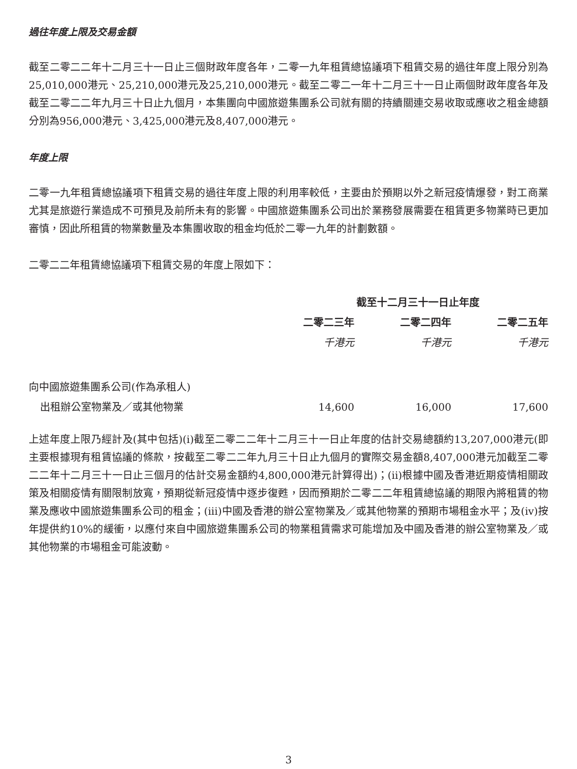過往年度上限及交易金額
截至二零二二年十二月三十一日止三個財政年度各年，二零一九年租賃總協議項下租賃交易的過往年度上限分別為25,010,000港元、25,210,000港元及25,210,000港元。截至二零二一年十二月三十一日止兩個財政年度各年及截至二零二二年九月三十日止九個月，本集團向中國旅遊集團系公司就有關的持續關連交易收取或應收之租金總額分別為956,000港元、3,425,000港元及8,407,000港元。
年度上限
二零一九年租賃總協議項下租賃交易的過往年度上限的利用率較低，主要由於預期以外之新冠疫情爆發，對工商業尤其是旅遊行業造成不可預見及前所未有的影響。中國旅遊集團系公司出於業務發展需要在租賃更多物業時已更加審慎，因此所租賃的物業數量及本集團收取的租金均低於二零一九年的計劃數額。
二零二二年租賃總協議項下租賃交易的年度上限如下：
| | 截至十二月三十一日止年度 | | |
| --- | --- | --- | --- |
| | 二零二三年 | 二零二四年 | 二零二五年 |
| | 千港元 | 千港元 | 千港元 |
| 向中國旅遊集團系公司(作為承租人) | | | |
| 出租辦公室物業及／或其他物業 | 14,600 | 16,000 | 17,600 |
上述年度上限乃經計及(其中包括)(i)截至二零二二年十二月三十一日止年度的估計交易總額約13,207,000港元(即主要根據現有租賃協議的條款，按截至二零二二年九月三十日止九個月的實際交易金額8,407,000港元加截至二零二二年十二月三十一日止三個月的估計交易金額約4,800,000港元計算得出)；(ii)根據中國及香港近期疫情相關政策及相關疫情有關限制放寬，預期從新冠疫情中逐步復甦，因而預期於二零二二年租賃總協議的期限內將租賃的物業及應收中國旅遊集團系公司的租金；(iii)中國及香港的辦公室物業及／或其他物業的預期市場租金水平；及(iv)按年提供約10%的緩衝，以應付來自中國旅遊集團系公司的物業租賃需求可能增加及中國及香港的辦公室物業及／或其他物業的市場租金可能波動。
3